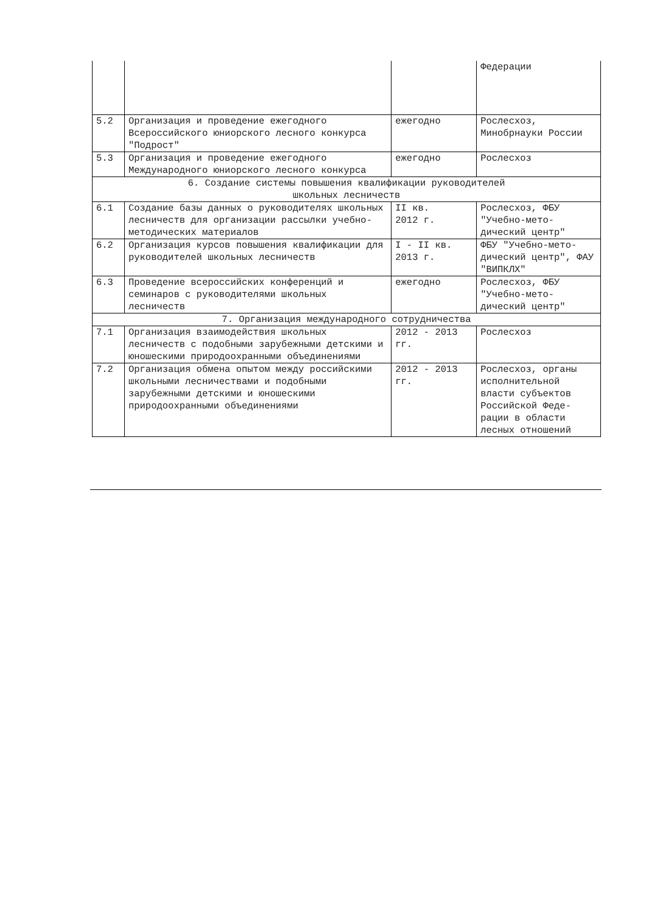| | | | Федерации |
| 5.2 | Организация и проведение ежегодного Всероссийского юниорского лесного конкурса "Подрост" | ежегодно | Рослесхоз, Минобрнауки России |
| 5.3 | Организация и проведение ежегодного Международного юниорского лесного конкурса | ежегодно | Рослесхоз |
| 6. Создание системы повышения квалификации руководителей школьных лесничеств | | | |
| 6.1 | Создание базы данных о руководителях школьных лесничеств для организации рассылки учебно-методических материалов | II кв. 2012 г. | Рослесхоз, ФБУ "Учебно-мето-дический центр" |
| 6.2 | Организация курсов повышения квалификации для руководителей школьных лесничеств | I - II кв. 2013 г. | ФБУ "Учебно-мето-дический центр", ФАУ "ВИПКЛХ" |
| 6.3 | Проведение всероссийских конференций и семинаров с руководителями школьных лесничеств | ежегодно | Рослесхоз, ФБУ "Учебно-мето-дический центр" |
| 7. Организация международного сотрудничества | | | |
| 7.1 | Организация взаимодействия школьных лесничеств с подобными зарубежными детскими и юношескими природоохранными объединениями | 2012 - 2013 гг. | Рослесхоз |
| 7.2 | Организация обмена опытом между российскими школьными лесничествами и подобными зарубежными детскими и юношескими природоохранными объединениями | 2012 - 2013 гг. | Рослесхоз, органы исполнительной власти субъектов Российской Феде-рации в области лесных отношений |